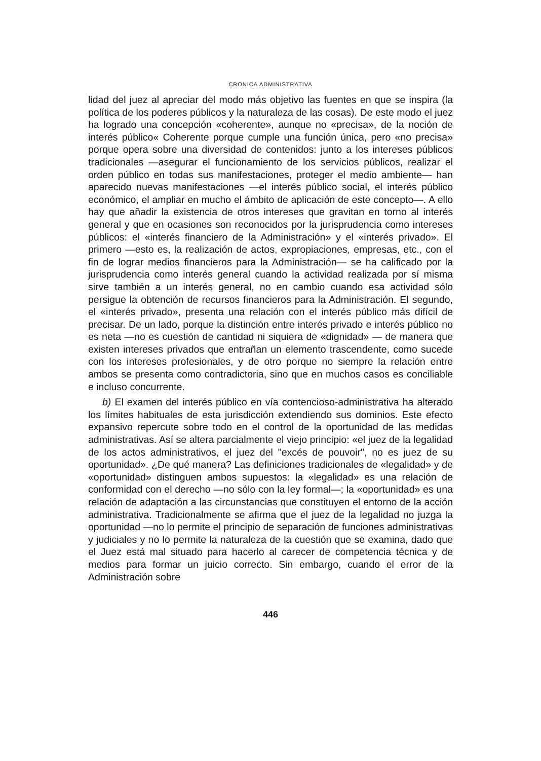CRONICA ADMINISTRATIVA
lidad del juez al apreciar del modo más objetivo las fuentes en que se inspira (la política de los poderes públicos y la naturaleza de las cosas). De este modo el juez ha logrado una concepción «coherente», aunque no «precisa», de la noción de interés público« Coherente porque cumple una función única, pero «no precisa» porque opera sobre una diversidad de contenidos: junto a los intereses públicos tradicionales —asegurar el funcionamiento de los servicios públicos, realizar el orden público en todas sus manifestaciones, proteger el medio ambiente— han aparecido nuevas manifestaciones —el interés público social, el interés público económico, el ampliar en mucho el ámbito de aplicación de este concepto—. A ello hay que añadir la existencia de otros intereses que gravitan en torno al interés general y que en ocasiones son reconocidos por la jurisprudencia como intereses públicos: el «interés financiero de la Administración» y el «interés privado». El primero —esto es, la realización de actos, expropiaciones, empresas, etc., con el fin de lograr medios financieros para la Administración— se ha calificado por la jurisprudencia como interés general cuando la actividad realizada por sí misma sirve también a un interés general, no en cambio cuando esa actividad sólo persigue la obtención de recursos financieros para la Administración. El segundo, el «interés privado», presenta una relación con el interés público más difícil de precisar. De un lado, porque la distinción entre interés privado e interés público no es neta —no es cuestión de cantidad ni siquiera de «dignidad» — de manera que existen intereses privados que entrañan un elemento trascendente, como sucede con los intereses profesionales, y de otro porque no siempre la relación entre ambos se presenta como contradictoria, sino que en muchos casos es conciliable e incluso concurrente.
b) El examen del interés público en vía contencioso-administrativa ha alterado los límites habituales de esta jurisdicción extendiendo sus dominios. Este efecto expansivo repercute sobre todo en el control de la oportunidad de las medidas administrativas. Así se altera parcialmente el viejo principio: «el juez de la legalidad de los actos administrativos, el juez del "excés de pouvoir", no es juez de su oportunidad». ¿De qué manera? Las definiciones tradicionales de «legalidad» y de «oportunidad» distinguen ambos supuestos: la «legalidad» es una relación de conformidad con el derecho —no sólo con la ley formal—; la «oportunidad» es una relación de adaptación a las circunstancias que constituyen el entorno de la acción administrativa. Tradicionalmente se afirma que el juez de la legalidad no juzga la oportunidad —no lo permite el principio de separación de funciones administrativas y judiciales y no lo permite la naturaleza de la cuestión que se examina, dado que el Juez está mal situado para hacerlo al carecer de competencia técnica y de medios para formar un juicio correcto. Sin embargo, cuando el error de la Administración sobre
446